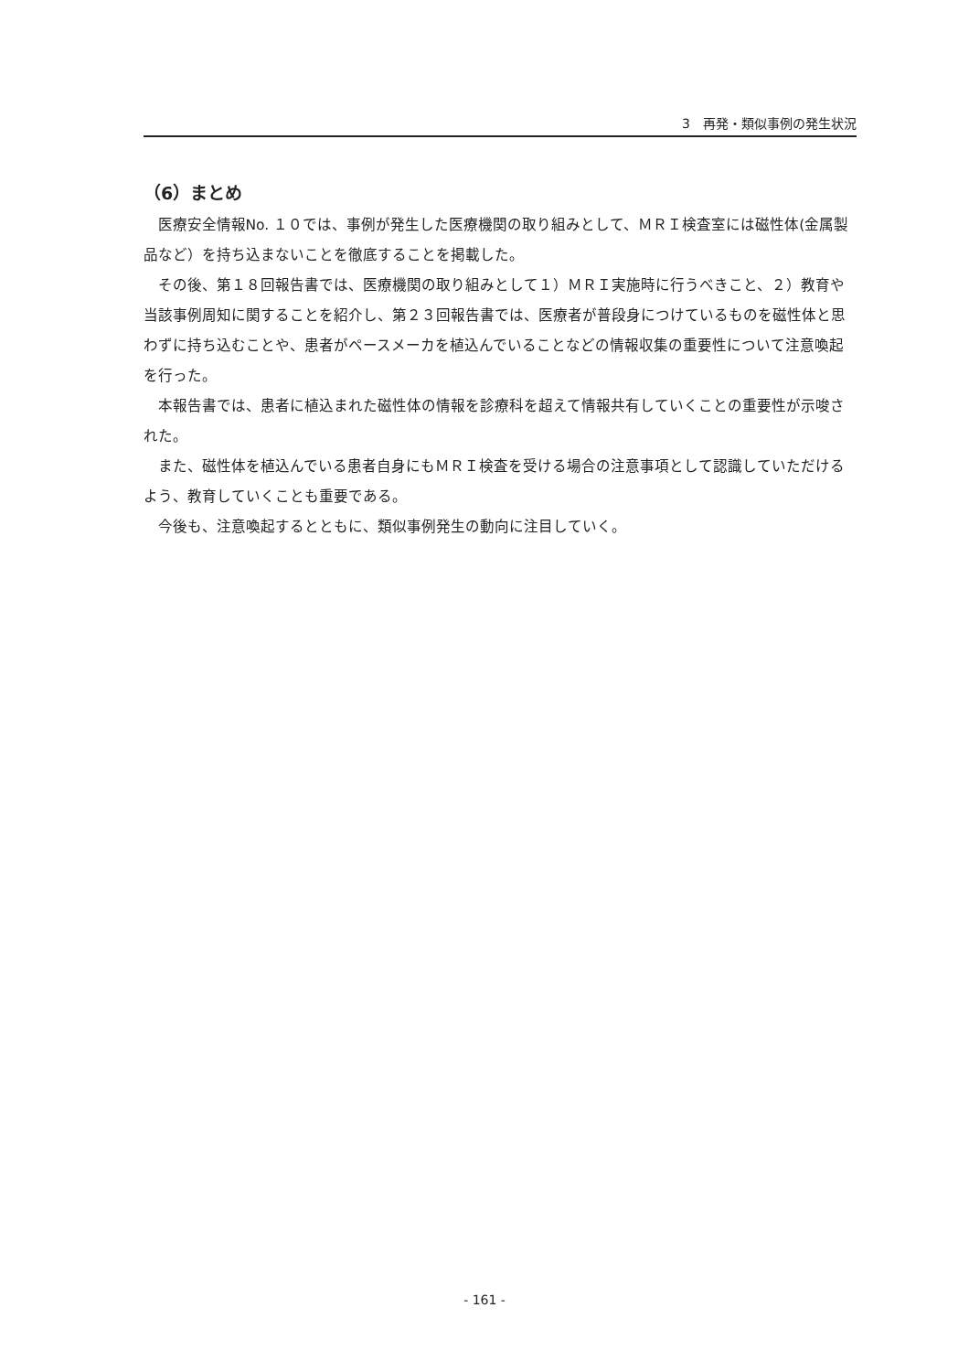3　再発・類似事例の発生状況
（6）まとめ
医療安全情報No. １０では、事例が発生した医療機関の取り組みとして、ＭＲＩ検査室には磁性体(金属製品など）を持ち込まないことを徹底することを掲載した。
その後、第１８回報告書では、医療機関の取り組みとして１）ＭＲＩ実施時に行うべきこと、２）教育や当該事例周知に関することを紹介し、第２３回報告書では、医療者が普段身につけているものを磁性体と思わずに持ち込むことや、患者がペースメーカを植込んでいることなどの情報収集の重要性について注意喚起を行った。
本報告書では、患者に植込まれた磁性体の情報を診療科を超えて情報共有していくことの重要性が示唆された。
また、磁性体を植込んでいる患者自身にもＭＲＩ検査を受ける場合の注意事項として認識していただけるよう、教育していくことも重要である。
今後も、注意喚起するとともに、類似事例発生の動向に注目していく。
- 161 -